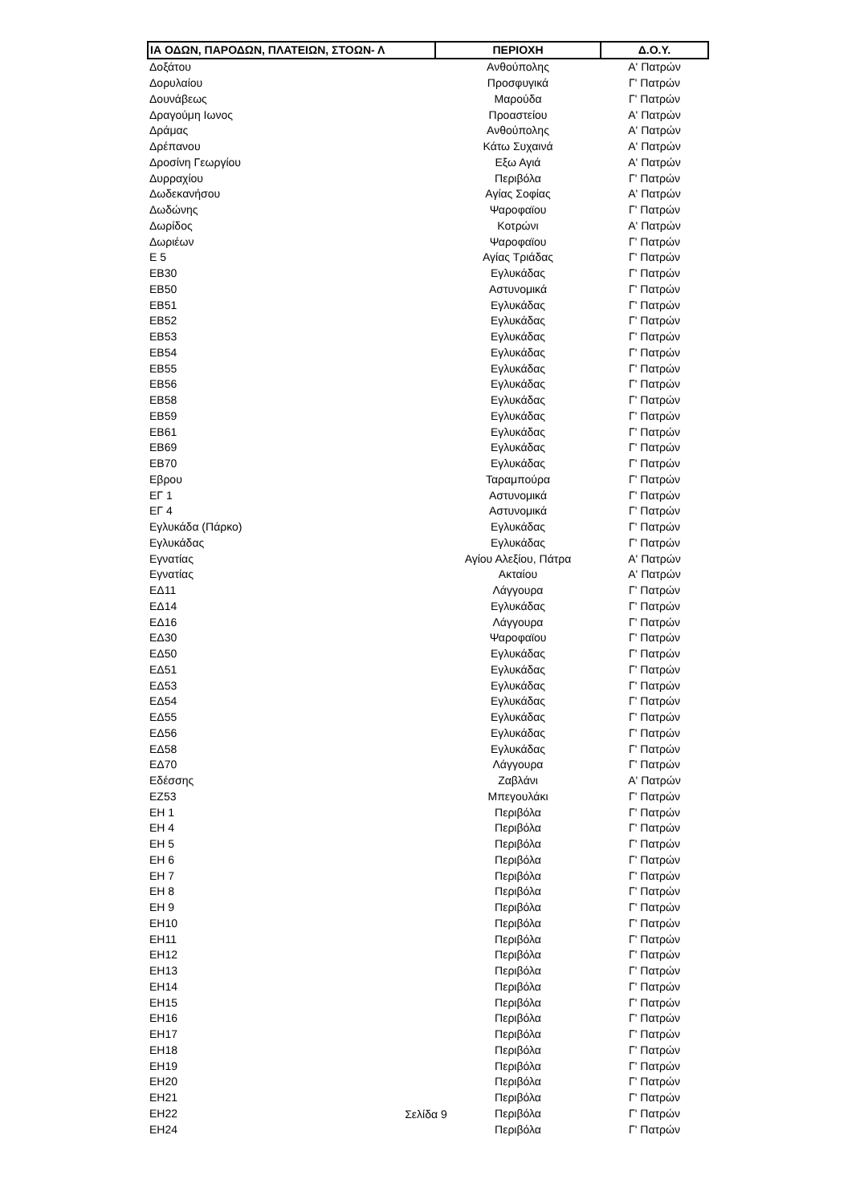| ΙΑ ΟΔΩΝ, ΠΑΡΟΔΩΝ, ΠΛΑΤΕΙΩΝ, ΣΤΟΩΝ- Λ | ΠΕΡΙΟΧΗ | Δ.Ο.Υ. |
| --- | --- | --- |
| Δοξάτου | Ανθούπολης | Α' Πατρών |
| Δορυλαίου | Προσφυγικά | Γ' Πατρών |
| Δουνάβεως | Μαρούδα | Γ' Πατρών |
| Δραγούμη Ιωνος | Προαστείου | Α' Πατρών |
| Δράμας | Ανθούπολης | Α' Πατρών |
| Δρέπανου | Κάτω Συχαινά | Α' Πατρών |
| Δροσίνη Γεωργίου | Εξω Αγιά | Α' Πατρών |
| Δυρραχίου | Περιβόλα | Γ' Πατρών |
| Δωδεκανήσου | Αγίας Σοφίας | Α' Πατρών |
| Δωδώνης | Ψαροφαϊου | Γ' Πατρών |
| Δωρίδος | Κοτρώνι | Α' Πατρών |
| Δωριέων | Ψαροφαϊου | Γ' Πατρών |
| Ε 5 | Αγίας Τριάδας | Γ' Πατρών |
| ΕΒ30 | Εγλυκάδας | Γ' Πατρών |
| ΕΒ50 | Αστυνομικά | Γ' Πατρών |
| ΕΒ51 | Εγλυκάδας | Γ' Πατρών |
| ΕΒ52 | Εγλυκάδας | Γ' Πατρών |
| ΕΒ53 | Εγλυκάδας | Γ' Πατρών |
| ΕΒ54 | Εγλυκάδας | Γ' Πατρών |
| ΕΒ55 | Εγλυκάδας | Γ' Πατρών |
| ΕΒ56 | Εγλυκάδας | Γ' Πατρών |
| ΕΒ58 | Εγλυκάδας | Γ' Πατρών |
| ΕΒ59 | Εγλυκάδας | Γ' Πατρών |
| ΕΒ61 | Εγλυκάδας | Γ' Πατρών |
| ΕΒ69 | Εγλυκάδας | Γ' Πατρών |
| ΕΒ70 | Εγλυκάδας | Γ' Πατρών |
| Εβρου | Ταραμπούρα | Γ' Πατρών |
| ΕΓ 1 | Αστυνομικά | Γ' Πατρών |
| ΕΓ 4 | Αστυνομικά | Γ' Πατρών |
| Εγλυκάδα (Πάρκο) | Εγλυκάδας | Γ' Πατρών |
| Εγλυκάδας | Εγλυκάδας | Γ' Πατρών |
| Εγνατίας | Αγίου Αλεξίου, Πάτρα | Α' Πατρών |
| Εγνατίας | Ακταίου | Α' Πατρών |
| ΕΔ11 | Λάγγουρα | Γ' Πατρών |
| ΕΔ14 | Εγλυκάδας | Γ' Πατρών |
| ΕΔ16 | Λάγγουρα | Γ' Πατρών |
| ΕΔ30 | Ψαροφαϊου | Γ' Πατρών |
| ΕΔ50 | Εγλυκάδας | Γ' Πατρών |
| ΕΔ51 | Εγλυκάδας | Γ' Πατρών |
| ΕΔ53 | Εγλυκάδας | Γ' Πατρών |
| ΕΔ54 | Εγλυκάδας | Γ' Πατρών |
| ΕΔ55 | Εγλυκάδας | Γ' Πατρών |
| ΕΔ56 | Εγλυκάδας | Γ' Πατρών |
| ΕΔ58 | Εγλυκάδας | Γ' Πατρών |
| ΕΔ70 | Λάγγουρα | Γ' Πατρών |
| Εδέσσης | Ζαβλάνι | Α' Πατρών |
| ΕΖ53 | Μπεγουλάκι | Γ' Πατρών |
| ΕΗ 1 | Περιβόλα | Γ' Πατρών |
| ΕΗ 4 | Περιβόλα | Γ' Πατρών |
| ΕΗ 5 | Περιβόλα | Γ' Πατρών |
| ΕΗ 6 | Περιβόλα | Γ' Πατρών |
| ΕΗ 7 | Περιβόλα | Γ' Πατρών |
| ΕΗ 8 | Περιβόλα | Γ' Πατρών |
| ΕΗ 9 | Περιβόλα | Γ' Πατρών |
| ΕΗ10 | Περιβόλα | Γ' Πατρών |
| ΕΗ11 | Περιβόλα | Γ' Πατρών |
| ΕΗ12 | Περιβόλα | Γ' Πατρών |
| ΕΗ13 | Περιβόλα | Γ' Πατρών |
| ΕΗ14 | Περιβόλα | Γ' Πατρών |
| ΕΗ15 | Περιβόλα | Γ' Πατρών |
| ΕΗ16 | Περιβόλα | Γ' Πατρών |
| ΕΗ17 | Περιβόλα | Γ' Πατρών |
| ΕΗ18 | Περιβόλα | Γ' Πατρών |
| ΕΗ19 | Περιβόλα | Γ' Πατρών |
| ΕΗ20 | Περιβόλα | Γ' Πατρών |
| ΕΗ21 | Περιβόλα | Γ' Πατρών |
| ΕΗ22 | Περιβόλα | Γ' Πατρών |
| ΕΗ24 | Περιβόλα | Γ' Πατρών |
Σελίδα 9